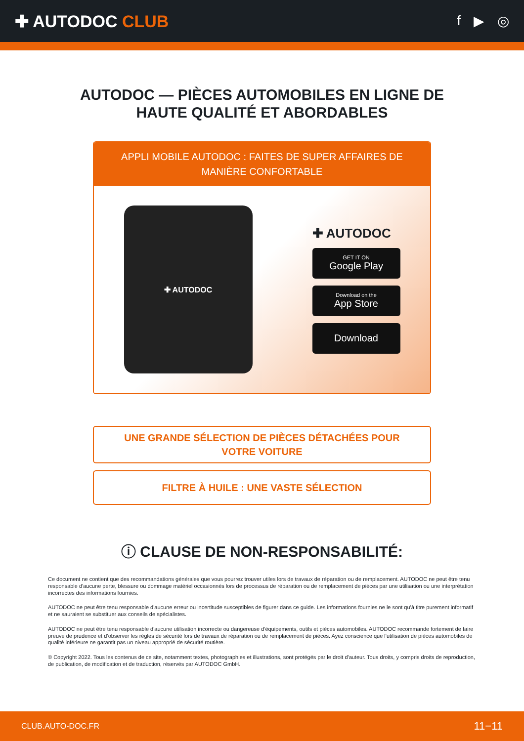✚ AUTODOC CLUB
f ▶ ◎
AUTODOC — PIÈCES AUTOMOBILES EN LIGNE DE
HAUTE QUALITÉ ET ABORDABLES
APPLI MOBILE AUTODOC : FAITES DE SUPER AFFAIRES DE MANIÈRE CONFORTABLE
✚ AUTODOC
✚ AUTODOC
GET IT ON
Google Play
Download on the
App Store
Download
UNE GRANDE SÉLECTION DE PIÈCES DÉTACHÉES POUR
VOTRE VOITURE
FILTRE À HUILE : UNE VASTE SÉLECTION
ⓘ CLAUSE DE NON-RESPONSABILITÉ:
Ce document ne contient que des recommandations générales que vous pourrez trouver utiles lors de travaux de réparation ou de remplacement. AUTODOC ne peut être tenu responsable d'aucune perte, blessure ou dommage matériel occasionnés lors de processus de réparation ou de remplacement de pièces par une utilisation ou une interprétation incorrectes des informations fournies.
AUTODOC ne peut être tenu responsable d'aucune erreur ou incertitude susceptibles de figurer dans ce guide. Les informations fournies ne le sont qu'à titre purement informatif et ne sauraient se substituer aux conseils de spécialistes.
AUTODOC ne peut être tenu responsable d'aucune utilisation incorrecte ou dangereuse d'équipements, outils et pièces automobiles. AUTODOC recommande fortement de faire preuve de prudence et d’observer les règles de sécurité lors de travaux de réparation ou de remplacement de pièces. Ayez conscience que l'utilisation de pièces automobiles de qualité inférieure ne garantit pas un niveau approprié de sécurité routière.
© Copyright 2022. Tous les contenus de ce site, notamment textes, photographies et illustrations, sont protégés par le droit d'auteur. Tous droits, y compris droits de reproduction, de publication, de modification et de traduction, réservés par AUTODOC GmbH.
CLUB.AUTO-DOC.FR 11−11